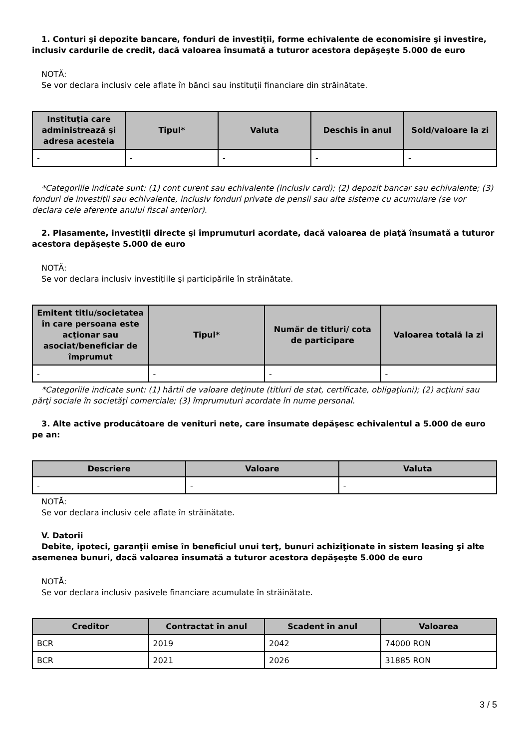1. Conturi şi depozite bancare, fonduri de investiţii, forme echivalente de economisire şi investire, inclusiv cardurile de credit, dacă valoarea însumată a tuturor acestora depăşeşte 5.000 de euro
NOTĂ:
Se vor declara inclusiv cele aflate în bănci sau instituţii financiare din străinătate.
| Instituţia care administrează şi adresa acesteia | Tipul* | Valuta | Deschis în anul | Sold/valoare la zi |
| --- | --- | --- | --- | --- |
| - | - | - | - | - |
*Categoriile indicate sunt: (1) cont curent sau echivalente (inclusiv card); (2) depozit bancar sau echivalente; (3) fonduri de investiţii sau echivalente, inclusiv fonduri private de pensii sau alte sisteme cu acumulare (se vor declara cele aferente anului fiscal anterior).
2. Plasamente, investiţii directe şi împrumuturi acordate, dacă valoarea de piaţă însumată a tuturor acestora depăşeşte 5.000 de euro
NOTĂ:
Se vor declara inclusiv investiţiile şi participările în străinătate.
| Emitent titlu/societatea în care persoana este acţionar sau asociat/beneficiar de împrumut | Tipul* | Număr de titluri/ cota de participare | Valoarea totală la zi |
| --- | --- | --- | --- |
| - | - | - | - |
*Categoriile indicate sunt: (1) hârtii de valoare deţinute (titluri de stat, certificate, obligaţiuni); (2) acţiuni sau părţi sociale în societăţi comerciale; (3) împrumuturi acordate în nume personal.
3. Alte active producătoare de venituri nete, care însumate depăşesc echivalentul a 5.000 de euro pe an:
| Descriere | Valoare | Valuta |
| --- | --- | --- |
| - | - | - |
NOTĂ:
Se vor declara inclusiv cele aflate în străinătate.
V. Datorii
Debite, ipoteci, garanţii emise în beneficiul unui terţ, bunuri achiziţionate în sistem leasing şi alte asemenea bunuri, dacă valoarea însumată a tuturor acestora depăşeşte 5.000 de euro
NOTĂ:
Se vor declara inclusiv pasivele financiare acumulate în străinătate.
| Creditor | Contractat în anul | Scadent în anul | Valoarea |
| --- | --- | --- | --- |
| BCR | 2019 | 2042 | 74000 RON |
| BCR | 2021 | 2026 | 31885 RON |
3 / 5